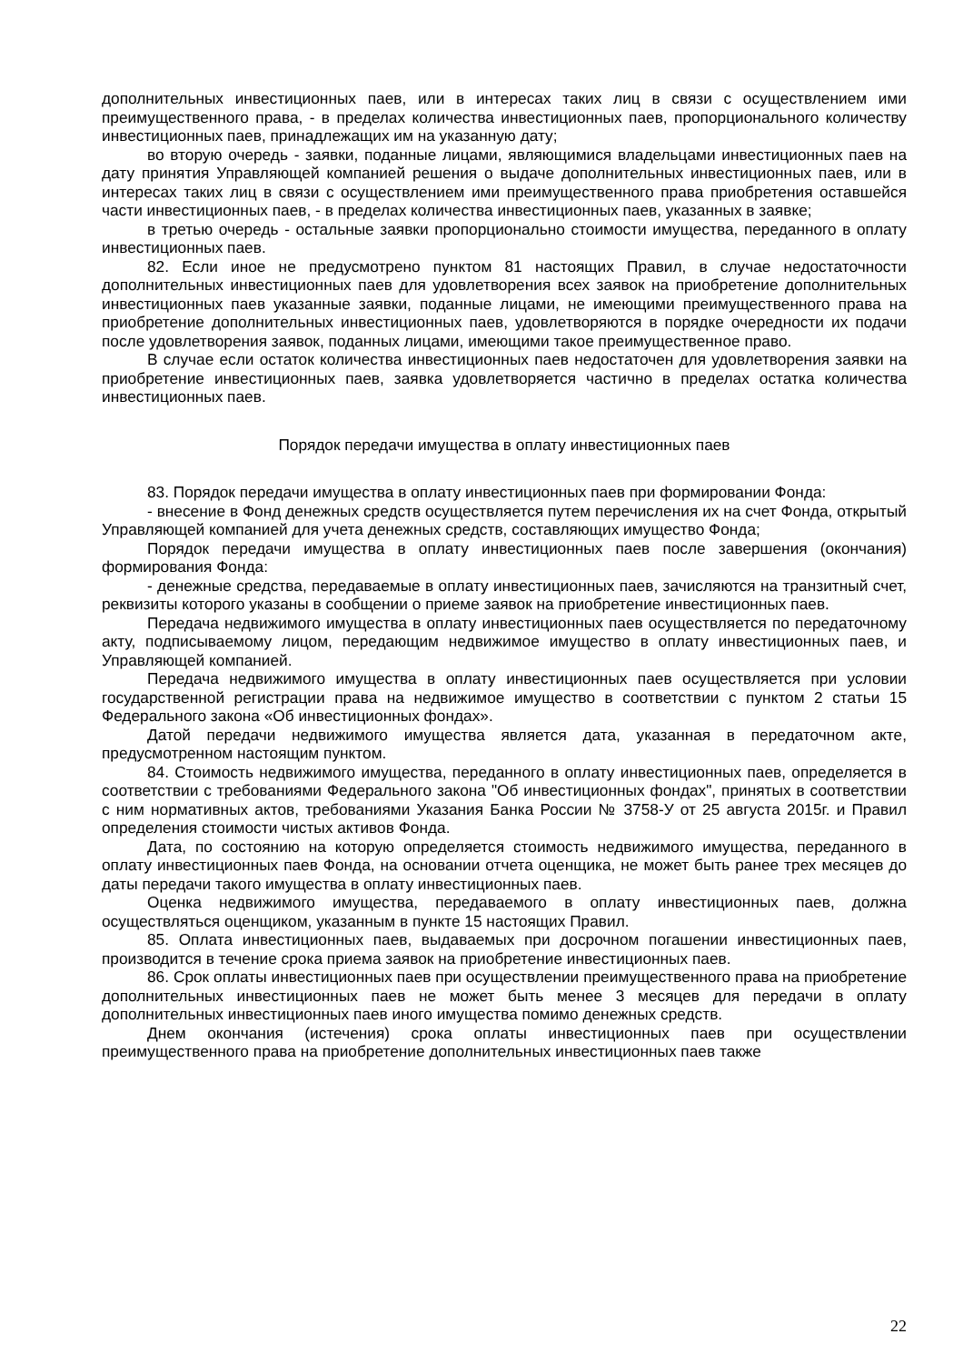дополнительных инвестиционных паев, или в интересах таких лиц в связи с осуществлением ими преимущественного права, - в пределах количества инвестиционных паев, пропорционального количеству инвестиционных паев, принадлежащих им на указанную дату;
во вторую очередь - заявки, поданные лицами, являющимися владельцами инвестиционных паев на дату принятия Управляющей компанией решения о выдаче дополнительных инвестиционных паев, или в интересах таких лиц в связи с осуществлением ими преимущественного права приобретения оставшейся части инвестиционных паев, - в пределах количества инвестиционных паев, указанных в заявке;
в третью очередь - остальные заявки пропорционально стоимости имущества, переданного в оплату инвестиционных паев.
82. Если иное не предусмотрено пунктом 81 настоящих Правил, в случае недостаточности дополнительных инвестиционных паев для удовлетворения всех заявок на приобретение дополнительных инвестиционных паев указанные заявки, поданные лицами, не имеющими преимущественного права на приобретение дополнительных инвестиционных паев, удовлетворяются в порядке очередности их подачи после удовлетворения заявок, поданных лицами, имеющими такое преимущественное право.
В случае если остаток количества инвестиционных паев недостаточен для удовлетворения заявки на приобретение инвестиционных паев, заявка удовлетворяется частично в пределах остатка количества инвестиционных паев.
Порядок передачи имущества в оплату инвестиционных паев
83. Порядок передачи имущества в оплату инвестиционных паев при формировании Фонда:
- внесение в Фонд денежных средств осуществляется путем перечисления их на счет Фонда, открытый Управляющей компанией для учета денежных средств, составляющих имущество Фонда;
Порядок передачи имущества в оплату инвестиционных паев после завершения (окончания) формирования Фонда:
- денежные средства, передаваемые в оплату инвестиционных паев, зачисляются на транзитный счет, реквизиты которого указаны в сообщении о приеме заявок на приобретение инвестиционных паев.
Передача недвижимого имущества в оплату инвестиционных паев осуществляется по передаточному акту, подписываемому лицом, передающим недвижимое имущество в оплату инвестиционных паев, и Управляющей компанией.
Передача недвижимого имущества в оплату инвестиционных паев осуществляется при условии государственной регистрации права на недвижимое имущество в соответствии с пунктом 2 статьи 15 Федерального закона «Об инвестиционных фондах».
Датой передачи недвижимого имущества является дата, указанная в передаточном акте, предусмотренном настоящим пунктом.
84. Стоимость недвижимого имущества, переданного в оплату инвестиционных паев, определяется в соответствии с требованиями Федерального закона "Об инвестиционных фондах", принятых в соответствии с ним нормативных актов, требованиями Указания Банка России № 3758-У от 25 августа 2015г. и Правил определения стоимости чистых активов Фонда.
Дата, по состоянию на которую определяется стоимость недвижимого имущества, переданного в оплату инвестиционных паев Фонда, на основании отчета оценщика, не может быть ранее трех месяцев до даты передачи такого имущества в оплату инвестиционных паев.
Оценка недвижимого имущества, передаваемого в оплату инвестиционных паев, должна осуществляться оценщиком, указанным в пункте 15 настоящих Правил.
85. Оплата инвестиционных паев, выдаваемых при досрочном погашении инвестиционных паев, производится в течение срока приема заявок на приобретение инвестиционных паев.
86. Срок оплаты инвестиционных паев при осуществлении преимущественного права на приобретение дополнительных инвестиционных паев не может быть менее 3 месяцев для передачи в оплату дополнительных инвестиционных паев иного имущества помимо денежных средств.
Днем окончания (истечения) срока оплаты инвестиционных паев при осуществлении преимущественного права на приобретение дополнительных инвестиционных паев также
22